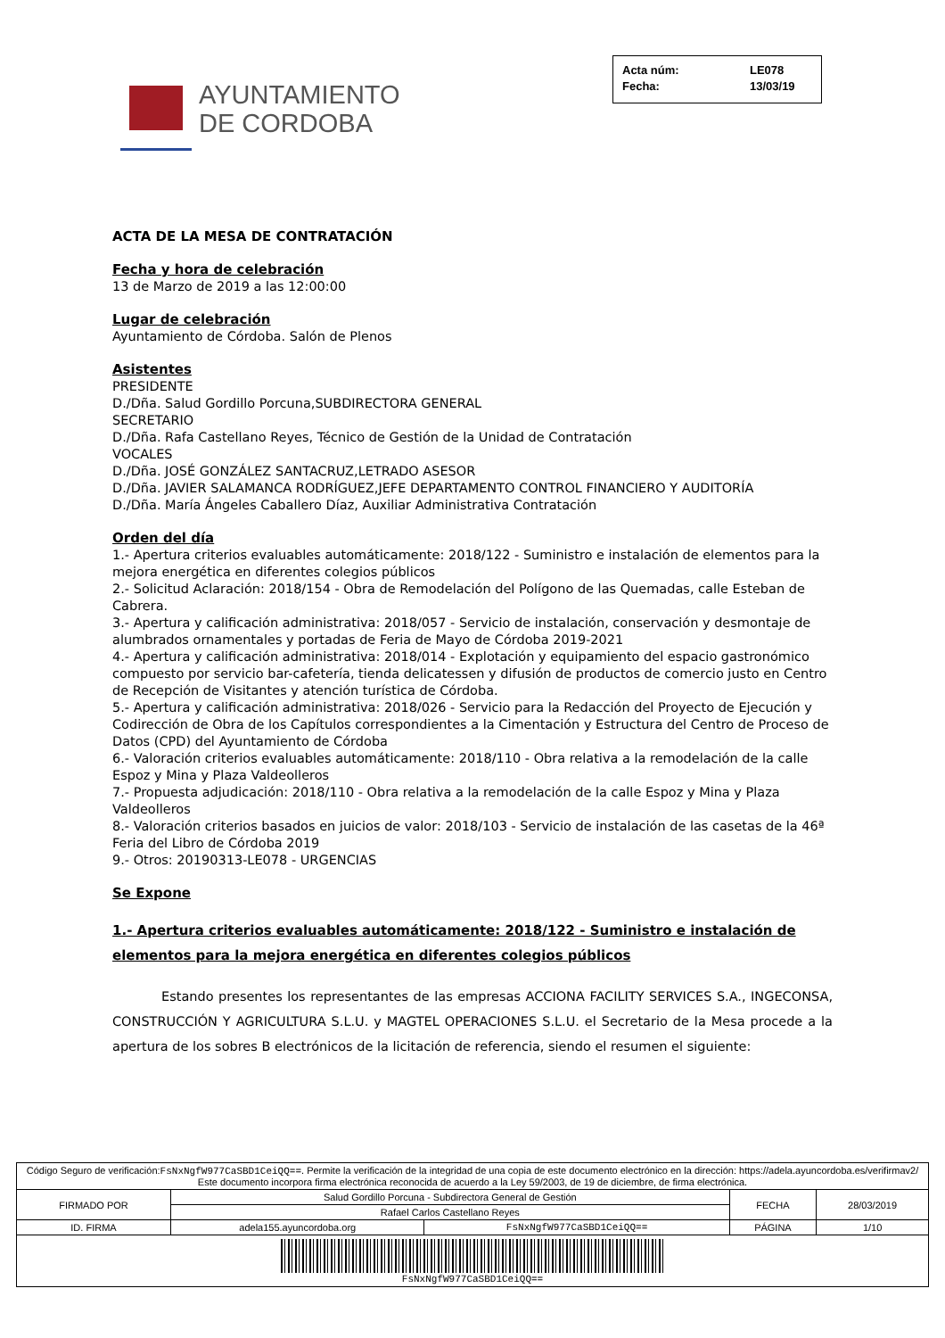AYUNTAMIENTO
DE CORDOBA
Acta núm: LE078 Fecha: 13/03/19
ACTA DE LA MESA DE CONTRATACIÓN
Fecha y hora de celebración
13 de Marzo de 2019 a las 12:00:00
Lugar de celebración
Ayuntamiento de Córdoba. Salón de Plenos
Asistentes
PRESIDENTE
D./Dña. Salud Gordillo Porcuna,SUBDIRECTORA GENERAL
SECRETARIO
D./Dña. Rafa Castellano Reyes, Técnico de Gestión de la Unidad de Contratación
VOCALES
D./Dña. JOSÉ GONZÁLEZ SANTACRUZ,LETRADO ASESOR
D./Dña. JAVIER SALAMANCA RODRÍGUEZ,JEFE DEPARTAMENTO CONTROL FINANCIERO Y AUDITORÍA
D./Dña. María Ángeles Caballero Díaz, Auxiliar Administrativa Contratación
Orden del día
1.- Apertura criterios evaluables automáticamente: 2018/122 - Suministro e instalación de elementos para la mejora energética en diferentes colegios públicos
2.- Solicitud Aclaración: 2018/154 - Obra de Remodelación del Polígono de las Quemadas, calle Esteban de Cabrera.
3.- Apertura y calificación administrativa: 2018/057 - Servicio de instalación, conservación y desmontaje de alumbrados ornamentales y portadas de Feria de Mayo de Córdoba 2019-2021
4.- Apertura y calificación administrativa: 2018/014 - Explotación y equipamiento del espacio gastronómico compuesto por servicio bar-cafetería, tienda delicatessen y difusión de productos de comercio justo en Centro de Recepción de Visitantes y atención turística de Córdoba.
5.- Apertura y calificación administrativa: 2018/026 - Servicio para la Redacción del Proyecto de Ejecución y Codirección de Obra de los Capítulos correspondientes a la Cimentación y Estructura del Centro de Proceso de Datos (CPD) del Ayuntamiento de Córdoba
6.- Valoración criterios evaluables automáticamente: 2018/110 - Obra relativa a la remodelación de la calle Espoz y Mina y Plaza Valdeolleros
7.- Propuesta adjudicación: 2018/110 - Obra relativa a la remodelación de la calle Espoz y Mina y Plaza Valdeolleros
8.- Valoración criterios basados en juicios de valor: 2018/103 - Servicio de instalación de las casetas de la 46ª Feria del Libro de Córdoba 2019
9.- Otros: 20190313-LE078 - URGENCIAS
Se Expone
1.- Apertura criterios evaluables automáticamente: 2018/122 - Suministro e instalación de elementos para la mejora energética en diferentes colegios públicos
Estando presentes los representantes de las empresas ACCIONA FACILITY SERVICES S.A., INGECONSA, CONSTRUCCIÓN Y AGRICULTURA S.L.U. y MAGTEL OPERACIONES S.L.U. el Secretario de la Mesa procede a la apertura de los sobres B electrónicos de la licitación de referencia, siendo el resumen el siguiente:
| Código Seguro de verificación: FsNxNgfW977CaSBD1CeiQQ== . Permite la verificación de la integridad de una copia de este documento electrónico en la dirección: https://adela.ayuncordoba.es/verifirmav2/ Este documento incorpora firma electrónica reconocida de acuerdo a la Ley 59/2003, de 19 de diciembre, de firma electrónica. | | | | |
| FIRMADO POR | Salud Gordillo Porcuna - Subdirectora General de Gestión | | FECHA | 28/03/2019 |
| | Rafael Carlos Castellano Reyes | | | |
| ID. FIRMA | adela155.ayuncordoba.org | FsNxNgfW977CaSBD1CeiQQ== | PÁGINA | 1/10 |
| FsNxNgfW977CaSBD1CeiQQ== | | | | |